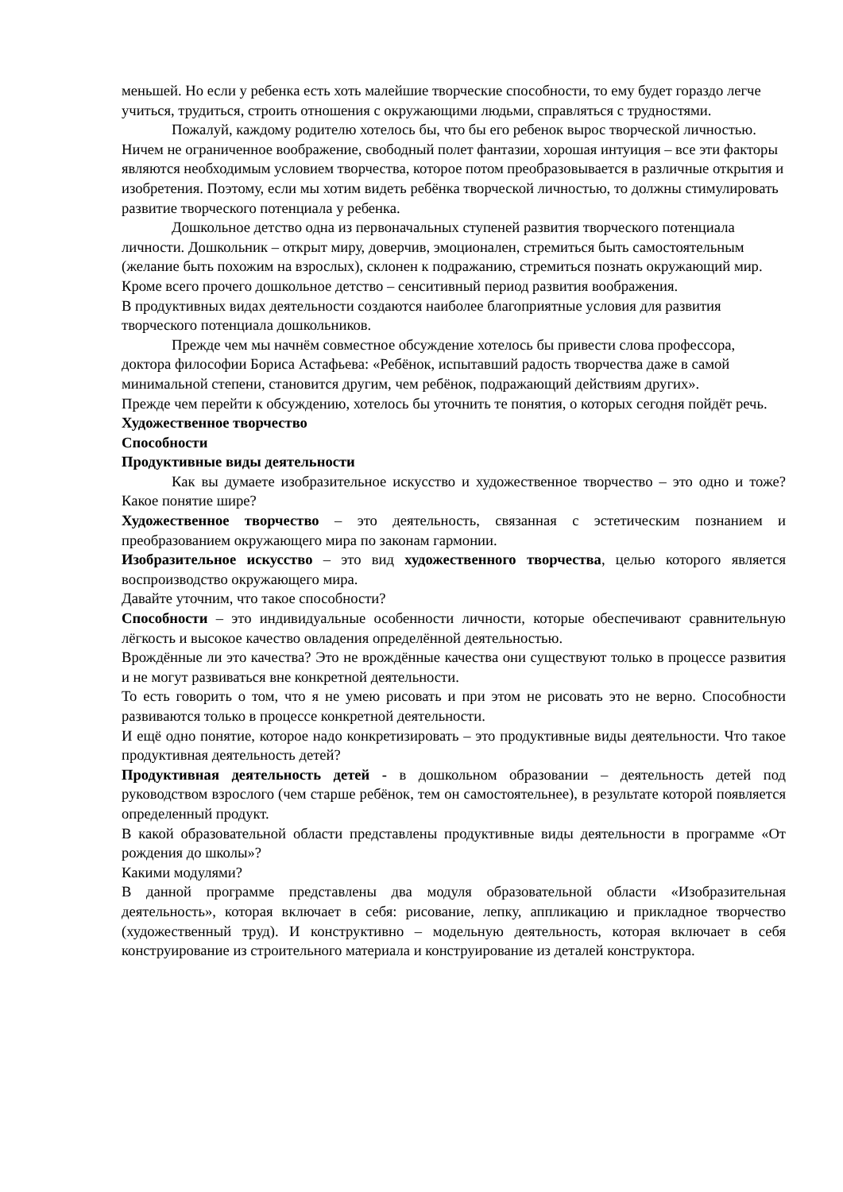меньшей. Но если у ребенка есть хоть малейшие творческие способности, то ему будет гораздо легче учиться, трудиться, строить отношения с окружающими людьми, справляться с трудностями.
Пожалуй, каждому родителю хотелось бы, что бы его ребенок вырос творческой личностью. Ничем не ограниченное воображение, свободный полет фантазии, хорошая интуиция – все эти факторы являются необходимым условием творчества, которое потом преобразовывается в различные открытия и изобретения. Поэтому, если мы хотим видеть ребёнка творческой личностью, то должны стимулировать развитие творческого потенциала у ребенка.
Дошкольное детство одна из первоначальных ступеней развития творческого потенциала личности. Дошкольник – открыт миру, доверчив, эмоционален, стремиться быть самостоятельным (желание быть похожим на взрослых), склонен к подражанию, стремиться познать окружающий мир. Кроме всего прочего дошкольное детство – сенситивный период развития воображения.
В продуктивных видах деятельности создаются наиболее благоприятные условия для развития творческого потенциала дошкольников.
Прежде чем мы начнём совместное обсуждение хотелось бы привести слова профессора, доктора философии Бориса Астафьева: «Ребёнок, испытавший радость творчества даже в самой минимальной степени, становится другим, чем ребёнок, подражающий действиям других».
Прежде чем перейти к обсуждению, хотелось бы уточнить те понятия, о которых сегодня пойдёт речь.
Художественное творчество
Способности
Продуктивные виды деятельности
Как вы думаете изобразительное искусство и художественное творчество – это одно и тоже? Какое понятие шире?
Художественное творчество – это деятельность, связанная с эстетическим познанием и преобразованием окружающего мира по законам гармонии.
Изобразительное искусство – это вид художественного творчества, целью которого является воспроизводство окружающего мира.
Давайте уточним, что такое способности?
Способности – это индивидуальные особенности личности, которые обеспечивают сравнительную лёгкость и высокое качество овладения определённой деятельностью.
Врождённые ли это качества? Это не врождённые качества они существуют только в процессе развития и не могут развиваться вне конкретной деятельности.
То есть говорить о том, что я не умею рисовать и при этом не рисовать это не верно. Способности развиваются только в процессе конкретной деятельности.
И ещё одно понятие, которое надо конкретизировать – это продуктивные виды деятельности. Что такое продуктивная деятельность детей?
Продуктивная деятельность детей - в дошкольном образовании – деятельность детей под руководством взрослого (чем старше ребёнок, тем он самостоятельнее), в результате которой появляется определенный продукт.
В какой образовательной области представлены продуктивные виды деятельности в программе «От рождения до школы»?
Какими модулями?
В данной программе представлены два модуля образовательной области «Изобразительная деятельность», которая включает в себя: рисование, лепку, аппликацию и прикладное творчество (художественный труд). И конструктивно – модельную деятельность, которая включает в себя конструирование из строительного материала и конструирование из деталей конструктора.